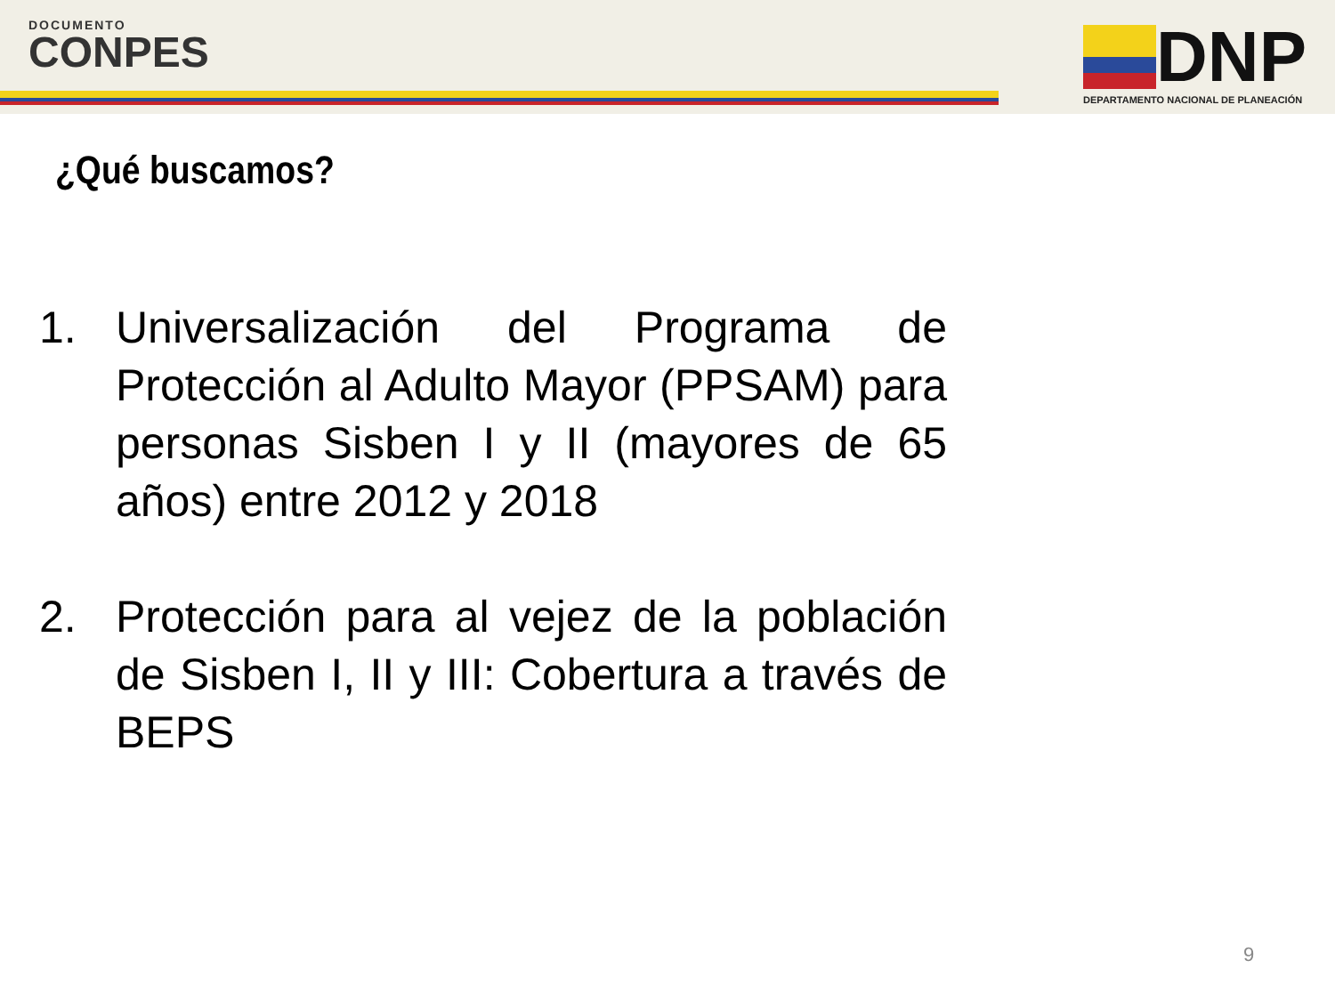DOCUMENTO
CONPES
DNP
DEPARTAMENTO NACIONAL DE PLANEACIÓN
¿Qué buscamos?
1. Universalización del Programa de Protección al Adulto Mayor (PPSAM) para personas Sisben I y II (mayores de 65 años) entre 2012 y 2018
2. Protección para al vejez de la población de Sisben I, II y III: Cobertura a través de BEPS
9